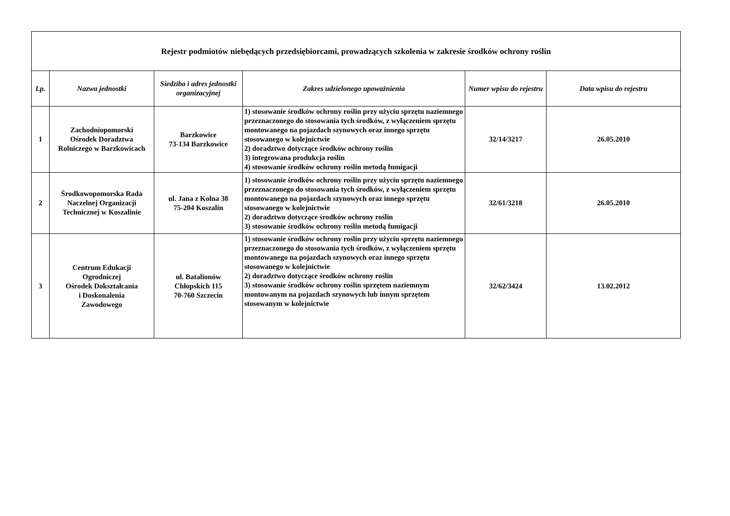| Rejestr podmiotów niebędących przedsiębiorcami, prowadzących szkolenia w zakresie środków ochrony roślin | | | | | |
| --- | --- | --- | --- | --- | --- |
| Lp. | Nazwa jednostki | Siedziba i adres jednostki organizacyjnej | Zakres udzielonego upoważnienia | Numer wpisu do rejestru | Data wpisu do rejestru |
| 1 | Zachodniopomorski Ośrodek Doradztwa Rolniczego w Barzkowicach | Barzkowice 73-134 Barzkowice | 1) stosowanie środków ochrony roślin przy użyciu sprzętu naziemnego przeznaczonego do stosowania tych środków, z wyłączeniem sprzętu montowanego na pojazdach szynowych oraz innego sprzętu stosowanego w kolejnictwie 2) doradztwo dotyczące środków ochrony roślin 3) integrowana produkcja roślin 4) stosowanie środków ochrony roślin metodą fumigacji | 32/14/3217 | 26.05.2010 |
| 2 | Środkowopomorska Rada Naczelnej Organizacji Technicznej w Koszalinie | ul. Jana z Kolna 38 75-204 Koszalin | 1) stosowanie środków ochrony roślin przy użyciu sprzętu naziemnego przeznaczonego do stosowania tych środków, z wyłączeniem sprzętu montowanego na pojazdach szynowych oraz innego sprzętu stosowanego w kolejnictwie 2) doradztwo dotyczące środków ochrony roślin 3) stosowanie środków ochrony roślin metodą fumigacji | 32/61/3218 | 26.05.2010 |
| 3 | Centrum Edukacji Ogrodniczej Ośrodek Dokształcania i Doskonalenia Zawodowego | ul. Batalionów Chłopskich 115 70-760 Szczecin | 1) stosowanie środków ochrony roślin przy użyciu sprzętu naziemnego przeznaczonego do stosowania tych środków, z wyłączeniem sprzętu montowanego na pojazdach szynowych oraz innego sprzętu stosowanego w kolejnictwie 2) doradztwo dotyczące środków ochrony roślin 3) stosowanie środków ochrony roślin sprzętem naziemnym montowanym na pojazdach szynowych lub innym sprzętem stosowanym w kolejnictwie | 32/62/3424 | 13.02.2012 |